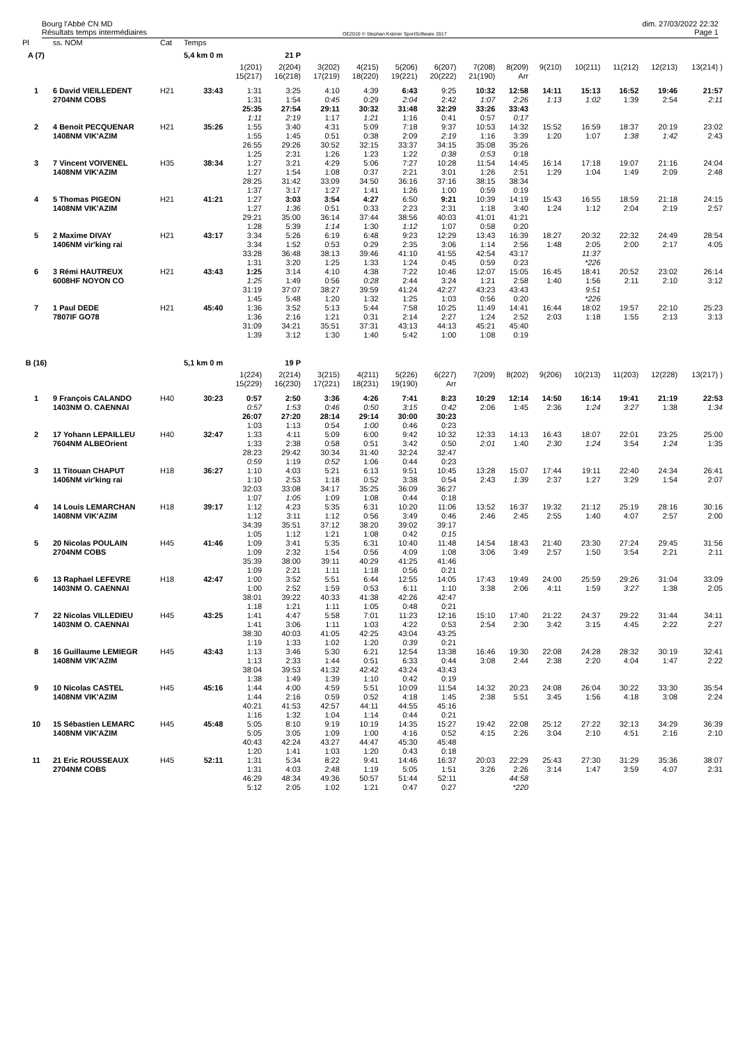Bourg l'Abbé CN MD
Résultats temps intermédiaires
OE2010 © Stephan Krämer SportSoftware 2017
dim. 27/03/2022 22:32
Page 1
| Pl | ss. NOM | Cat | Temps | | | | | | | | | | | | | |
| --- | --- | --- | --- | --- | --- | --- | --- | --- | --- | --- | --- | --- | --- | --- | --- | --- |
| A (7) | | | 5,4 km 0 m | | 21 P | | | | | | | | | | | |
| | | | | 1(201) | 2(204) | 3(202) | 4(215) | 5(206) | 6(207) | 7(208) | 8(209) | 9(210) | 10(211) | 11(212) | 12(213) | 13(214) ) |
| | | | | 15(217) | 16(218) | 17(219) | 18(220) | 19(221) | 20(222) | 21(190) | Arr | | | | | |
| 1 | 6 David VIEILLEDENT | H21 | 33:43 | 1:31 | 3:25 | 4:10 | 4:39 | 6:43 | 9:25 | 10:32 | 12:58 | 14:11 | 15:13 | 16:52 | 19:46 | 21:57 |
| | 2704NM COBS | | | 1:31 | 1:54 | 0:45 | 0:29 | 2:04 | 2:42 | 1:07 | 2:26 | 1:13 | 1:02 | 1:39 | 2:54 | 2:11 |
| | | | | 25:35 | 27:54 | 29:11 | 30:32 | 31:48 | 32:29 | 33:26 | 33:43 | | | | | |
| | | | | 1:11 | 2:19 | 1:17 | 1:21 | 1:16 | 0:41 | 0:57 | 0:17 | | | | | |
| 2 | 4 Benoit PECQUENAR | H21 | 35:26 | 1:55 | 3:40 | 4:31 | 5:09 | 7:18 | 9:37 | 10:53 | 14:32 | 15:52 | 16:59 | 18:37 | 20:19 | 23:02 |
| | 1408NM VIK'AZIM | | | 1:55 | 1:45 | 0:51 | 0:38 | 2:09 | 2:19 | 1:16 | 3:39 | 1:20 | 1:07 | 1:38 | 1:42 | 2:43 |
| | | | | 26:55 | 29:26 | 30:52 | 32:15 | 33:37 | 34:15 | 35:08 | 35:26 | | | | | |
| | | | | 1:25 | 2:31 | 1:26 | 1:23 | 1:22 | 0:38 | 0:53 | 0:18 | | | | | |
| 3 | 7 Vincent VOIVENEL | H35 | 38:34 | 1:27 | 3:21 | 4:29 | 5:06 | 7:27 | 10:28 | 11:54 | 14:45 | 16:14 | 17:18 | 19:07 | 21:16 | 24:04 |
| | 1408NM VIK'AZIM | | | 1:27 | 1:54 | 1:08 | 0:37 | 2:21 | 3:01 | 1:26 | 2:51 | 1:29 | 1:04 | 1:49 | 2:09 | 2:48 |
| | | | | 28:25 | 31:42 | 33:09 | 34:50 | 36:16 | 37:16 | 38:15 | 38:34 | | | | | |
| | | | | 1:37 | 3:17 | 1:27 | 1:41 | 1:26 | 1:00 | 0:59 | 0:19 | | | | | |
| 4 | 5 Thomas PIGEON | H21 | 41:21 | 1:27 | 3:03 | 3:54 | 4:27 | 6:50 | 9:21 | 10:39 | 14:19 | 15:43 | 16:55 | 18:59 | 21:18 | 24:15 |
| | 1408NM VIK'AZIM | | | 1:27 | 1:36 | 0:51 | 0:33 | 2:23 | 2:31 | 1:18 | 3:40 | 1:24 | 1:12 | 2:04 | 2:19 | 2:57 |
| | | | | 29:21 | 35:00 | 36:14 | 37:44 | 38:56 | 40:03 | 41:01 | 41:21 | | | | | |
| | | | | 1:28 | 5:39 | 1:14 | 1:30 | 1:12 | 1:07 | 0:58 | 0:20 | | | | | |
| 5 | 2 Maxime DIVAY | H21 | 43:17 | 3:34 | 5:26 | 6:19 | 6:48 | 9:23 | 12:29 | 13:43 | 16:39 | 18:27 | 20:32 | 22:32 | 24:49 | 28:54 |
| | 1406NM vir'king rai | | | 3:34 | 1:52 | 0:53 | 0:29 | 2:35 | 3:06 | 1:14 | 2:56 | 1:48 | 2:05 | 2:00 | 2:17 | 4:05 |
| | | | | 33:28 | 36:48 | 38:13 | 39:46 | 41:10 | 41:55 | 42:54 | 43:17 | | 11:37 | | | |
| | | | | 1:31 | 3:20 | 1:25 | 1:33 | 1:24 | 0:45 | 0:59 | 0:23 | | *226 | | | |
| 6 | 3 Rémi HAUTREUX | H21 | 43:43 | 1:25 | 3:14 | 4:10 | 4:38 | 7:22 | 10:46 | 12:07 | 15:05 | 16:45 | 18:41 | 20:52 | 23:02 | 26:14 |
| | 6008HF NOYON CO | | | 1:25 | 1:49 | 0:56 | 0:28 | 2:44 | 3:24 | 1:21 | 2:58 | 1:40 | 1:56 | 2:11 | 2:10 | 3:12 |
| | | | | 31:19 | 37:07 | 38:27 | 39:59 | 41:24 | 42:27 | 43:23 | 43:43 | | 9:51 | | | |
| | | | | 1:45 | 5:48 | 1:20 | 1:32 | 1:25 | 1:03 | 0:56 | 0:20 | | *226 | | | |
| 7 | 1 Paul DEDE | H21 | 45:40 | 1:36 | 3:52 | 5:13 | 5:44 | 7:58 | 10:25 | 11:49 | 14:41 | 16:44 | 18:02 | 19:57 | 22:10 | 25:23 |
| | 7807IF GO78 | | | 1:36 | 2:16 | 1:21 | 0:31 | 2:14 | 2:27 | 1:24 | 2:52 | 2:03 | 1:18 | 1:55 | 2:13 | 3:13 |
| | | | | 31:09 | 34:21 | 35:51 | 37:31 | 43:13 | 44:13 | 45:21 | 45:40 | | | | | |
| | | | | 1:39 | 3:12 | 1:30 | 1:40 | 5:42 | 1:00 | 1:08 | 0:19 | | | | | |
| B (16) | | | 5,1 km 0 m | | 19 P | | | | | | | | | | | |
| | | | | 1(224) | 2(214) | 3(215) | 4(211) | 5(226) | 6(227) | 7(209) | 8(202) | 9(206) | 10(213) | 11(203) | 12(228) | 13(217) ) |
| | | | | 15(229) | 16(230) | 17(221) | 18(231) | 19(190) | Arr | | | | | | | |
| 1 | 9 François CALANDO | H40 | 30:23 | 0:57 | 2:50 | 3:36 | 4:26 | 7:41 | 8:23 | 10:29 | 12:14 | 14:50 | 16:14 | 19:41 | 21:19 | 22:53 |
| | 1403NM O. CAENNAI | | | 0:57 | 1:53 | 0:46 | 0:50 | 3:15 | 0:42 | 2:06 | 1:45 | 2:36 | 1:24 | 3:27 | 1:38 | 1:34 |
| | | | | 26:07 | 27:20 | 28:14 | 29:14 | 30:00 | 30:23 | | | | | | | |
| | | | | 1:03 | 1:13 | 0:54 | 1:00 | 0:46 | 0:23 | | | | | | | |
| 2 | 17 Yohann LEPAILLEU | H40 | 32:47 | 1:33 | 4:11 | 5:09 | 6:00 | 9:42 | 10:32 | 12:33 | 14:13 | 16:43 | 18:07 | 22:01 | 23:25 | 25:00 |
| | 7604NM ALBEOrient | | | 1:33 | 2:38 | 0:58 | 0:51 | 3:42 | 0:50 | 2:01 | 1:40 | 2:30 | 1:24 | 3:54 | 1:24 | 1:35 |
| | | | | 28:23 | 29:42 | 30:34 | 31:40 | 32:24 | 32:47 | | | | | | | |
| | | | | 0:59 | 1:19 | 0:52 | 1:06 | 0:44 | 0:23 | | | | | | | |
| 3 | 11 Titouan CHAPUT | H18 | 36:27 | 1:10 | 4:03 | 5:21 | 6:13 | 9:51 | 10:45 | 13:28 | 15:07 | 17:44 | 19:11 | 22:40 | 24:34 | 26:41 |
| | 1406NM vir'king rai | | | 1:10 | 2:53 | 1:18 | 0:52 | 3:38 | 0:54 | 2:43 | 1:39 | 2:37 | 1:27 | 3:29 | 1:54 | 2:07 |
| | | | | 32:03 | 33:08 | 34:17 | 35:25 | 36:09 | 36:27 | | | | | | | |
| | | | | 1:07 | 1:05 | 1:09 | 1:08 | 0:44 | 0:18 | | | | | | | |
| 4 | 14 Louis LEMARCHAN | H18 | 39:17 | 1:12 | 4:23 | 5:35 | 6:31 | 10:20 | 11:06 | 13:52 | 16:37 | 19:32 | 21:12 | 25:19 | 28:16 | 30:16 |
| | 1408NM VIK'AZIM | | | 1:12 | 3:11 | 1:12 | 0:56 | 3:49 | 0:46 | 2:46 | 2:45 | 2:55 | 1:40 | 4:07 | 2:57 | 2:00 |
| | | | | 34:39 | 35:51 | 37:12 | 38:20 | 39:02 | 39:17 | | | | | | | |
| | | | | 1:05 | 1:12 | 1:21 | 1:08 | 0:42 | 0:15 | | | | | | | |
| 5 | 20 Nicolas POULAIN | H45 | 41:46 | 1:09 | 3:41 | 5:35 | 6:31 | 10:40 | 11:48 | 14:54 | 18:43 | 21:40 | 23:30 | 27:24 | 29:45 | 31:56 |
| | 2704NM COBS | | | 1:09 | 2:32 | 1:54 | 0:56 | 4:09 | 1:08 | 3:06 | 3:49 | 2:57 | 1:50 | 3:54 | 2:21 | 2:11 |
| | | | | 35:39 | 38:00 | 39:11 | 40:29 | 41:25 | 41:46 | | | | | | | |
| | | | | 1:09 | 2:21 | 1:11 | 1:18 | 0:56 | 0:21 | | | | | | | |
| 6 | 13 Raphael LEFEVRE | H18 | 42:47 | 1:00 | 3:52 | 5:51 | 6:44 | 12:55 | 14:05 | 17:43 | 19:49 | 24:00 | 25:59 | 29:26 | 31:04 | 33:09 |
| | 1403NM O. CAENNAI | | | 1:00 | 2:52 | 1:59 | 0:53 | 6:11 | 1:10 | 3:38 | 2:06 | 4:11 | 1:59 | 3:27 | 1:38 | 2:05 |
| | | | | 38:01 | 39:22 | 40:33 | 41:38 | 42:26 | 42:47 | | | | | | | |
| | | | | 1:18 | 1:21 | 1:11 | 1:05 | 0:48 | 0:21 | | | | | | | |
| 7 | 22 Nicolas VILLEDIEU | H45 | 43:25 | 1:41 | 4:47 | 5:58 | 7:01 | 11:23 | 12:16 | 15:10 | 17:40 | 21:22 | 24:37 | 29:22 | 31:44 | 34:11 |
| | 1403NM O. CAENNAI | | | 1:41 | 3:06 | 1:11 | 1:03 | 4:22 | 0:53 | 2:54 | 2:30 | 3:42 | 3:15 | 4:45 | 2:22 | 2:27 |
| | | | | 38:30 | 40:03 | 41:05 | 42:25 | 43:04 | 43:25 | | | | | | | |
| | | | | 1:19 | 1:33 | 1:02 | 1:20 | 0:39 | 0:21 | | | | | | | |
| 8 | 16 Guillaume LEMIEGR | H45 | 43:43 | 1:13 | 3:46 | 5:30 | 6:21 | 12:54 | 13:38 | 16:46 | 19:30 | 22:08 | 24:28 | 28:32 | 30:19 | 32:41 |
| | 1408NM VIK'AZIM | | | 1:13 | 2:33 | 1:44 | 0:51 | 6:33 | 0:44 | 3:08 | 2:44 | 2:38 | 2:20 | 4:04 | 1:47 | 2:22 |
| | | | | 38:04 | 39:53 | 41:32 | 42:42 | 43:24 | 43:43 | | | | | | | |
| | | | | 1:38 | 1:49 | 1:39 | 1:10 | 0:42 | 0:19 | | | | | | | |
| 9 | 10 Nicolas CASTEL | H45 | 45:16 | 1:44 | 4:00 | 4:59 | 5:51 | 10:09 | 11:54 | 14:32 | 20:23 | 24:08 | 26:04 | 30:22 | 33:30 | 35:54 |
| | 1408NM VIK'AZIM | | | 1:44 | 2:16 | 0:59 | 0:52 | 4:18 | 1:45 | 2:38 | 5:51 | 3:45 | 1:56 | 4:18 | 3:08 | 2:24 |
| | | | | 40:21 | 41:53 | 42:57 | 44:11 | 44:55 | 45:16 | | | | | | | |
| | | | | 1:16 | 1:32 | 1:04 | 1:14 | 0:44 | 0:21 | | | | | | | |
| 10 | 15 Sébastien LEMARC | H45 | 45:48 | 5:05 | 8:10 | 9:19 | 10:19 | 14:35 | 15:27 | 19:42 | 22:08 | 25:12 | 27:22 | 32:13 | 34:29 | 36:39 |
| | 1408NM VIK'AZIM | | | 5:05 | 3:05 | 1:09 | 1:00 | 4:16 | 0:52 | 4:15 | 2:26 | 3:04 | 2:10 | 4:51 | 2:16 | 2:10 |
| | | | | 40:43 | 42:24 | 43:27 | 44:47 | 45:30 | 45:48 | | | | | | | |
| | | | | 1:20 | 1:41 | 1:03 | 1:20 | 0:43 | 0:18 | | | | | | | |
| 11 | 21 Eric ROUSSEAUX | H45 | 52:11 | 1:31 | 5:34 | 8:22 | 9:41 | 14:46 | 16:37 | 20:03 | 22:29 | 25:43 | 27:30 | 31:29 | 35:36 | 38:07 |
| | 2704NM COBS | | | 1:31 | 4:03 | 2:48 | 1:19 | 5:05 | 1:51 | 3:26 | 2:26 | 3:14 | 1:47 | 3:59 | 4:07 | 2:31 |
| | | | | 46:29 | 48:34 | 49:36 | 50:57 | 51:44 | 52:11 | | 44:58 | | | | | |
| | | | | 5:12 | 2:05 | 1:02 | 1:21 | 0:47 | 0:27 | | *220 | | | | | |